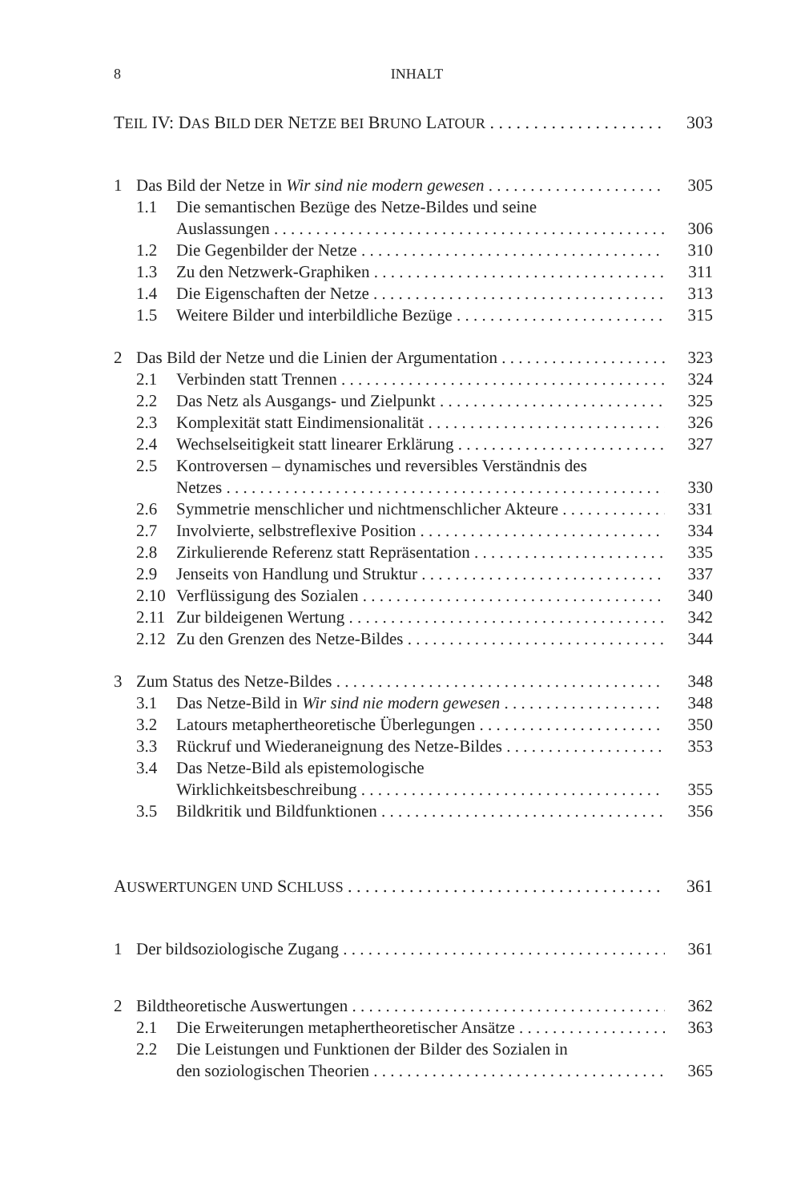8 INHALT
TEIL IV: DAS BILD DER NETZE BEI BRUNO LATOUR 303
1 Das Bild der Netze in Wir sind nie modern gewesen 305
1.1 Die semantischen Bezüge des Netze-Bildes und seine
Auslassungen 306
1.2 Die Gegenbilder der Netze 310
1.3 Zu den Netzwerk-Graphiken 311
1.4 Die Eigenschaften der Netze 313
1.5 Weitere Bilder und interbildliche Bezüge 315
2 Das Bild der Netze und die Linien der Argumentation 323
2.1 Verbinden statt Trennen 324
2.2 Das Netz als Ausgangs- und Zielpunkt 325
2.3 Komplexität statt Eindimensionalität 326
2.4 Wechselseitigkeit statt linearer Erklärung 327
2.5 Kontroversen – dynamisches und reversibles Verständnis des
Netzes 330
2.6 Symmetrie menschlicher und nichtmenschlicher Akteure 331
2.7 Involvierte, selbstreflexive Position 334
2.8 Zirkulierende Referenz statt Repräsentation 335
2.9 Jenseits von Handlung und Struktur 337
2.10 Verflüssigung des Sozialen 340
2.11 Zur bildeigenen Wertung 342
2.12 Zu den Grenzen des Netze-Bildes 344
3 Zum Status des Netze-Bildes 348
3.1 Das Netze-Bild in Wir sind nie modern gewesen 348
3.2 Latours metaphertheoretische Überlegungen 350
3.3 Rückruf und Wiederaneignung des Netze-Bildes 353
3.4 Das Netze-Bild als epistemologische
Wirklichkeitsbeschreibung 355
3.5 Bildkritik und Bildfunktionen 356
AUSWERTUNGEN UND SCHLUSS 361
1 Der bildsoziologische Zugang 361
2 Bildtheoretische Auswertungen 362
2.1 Die Erweiterungen metaphertheoretischer Ansätze 363
2.2 Die Leistungen und Funktionen der Bilder des Sozialen in
den soziologischen Theorien 365